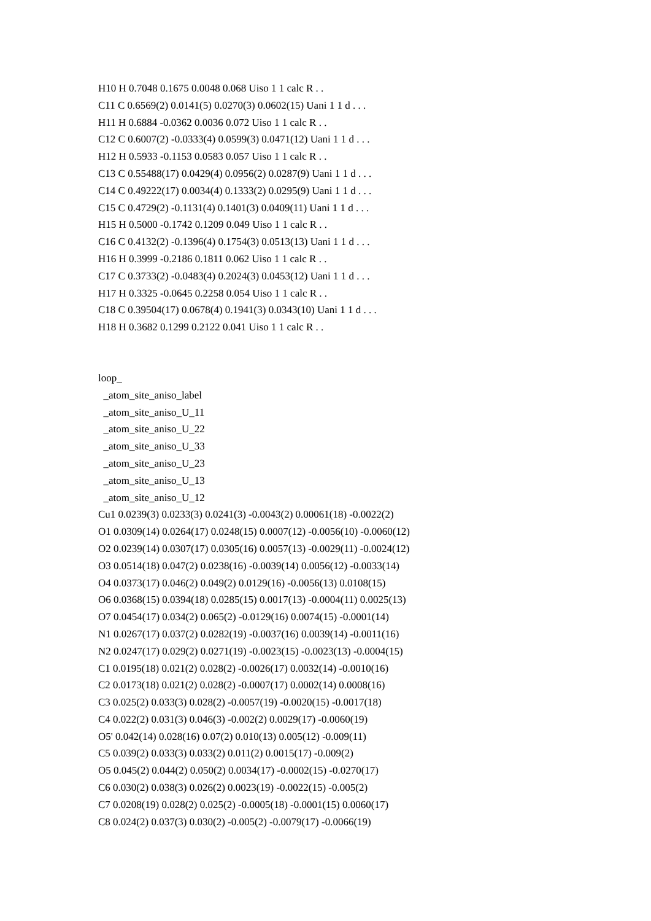H10 H 0.7048 0.1675 0.0048 0.068 Uiso 1 1 calc R . .
C11 C 0.6569(2) 0.0141(5) 0.0270(3) 0.0602(15) Uani 1 1 d . . .
H11 H 0.6884 -0.0362 0.0036 0.072 Uiso 1 1 calc R . .
C12 C 0.6007(2) -0.0333(4) 0.0599(3) 0.0471(12) Uani 1 1 d . . .
H12 H 0.5933 -0.1153 0.0583 0.057 Uiso 1 1 calc R . .
C13 C 0.55488(17) 0.0429(4) 0.0956(2) 0.0287(9) Uani 1 1 d . . .
C14 C 0.49222(17) 0.0034(4) 0.1333(2) 0.0295(9) Uani 1 1 d . . .
C15 C 0.4729(2) -0.1131(4) 0.1401(3) 0.0409(11) Uani 1 1 d . . .
H15 H 0.5000 -0.1742 0.1209 0.049 Uiso 1 1 calc R . .
C16 C 0.4132(2) -0.1396(4) 0.1754(3) 0.0513(13) Uani 1 1 d . . .
H16 H 0.3999 -0.2186 0.1811 0.062 Uiso 1 1 calc R . .
C17 C 0.3733(2) -0.0483(4) 0.2024(3) 0.0453(12) Uani 1 1 d . . .
H17 H 0.3325 -0.0645 0.2258 0.054 Uiso 1 1 calc R . .
C18 C 0.39504(17) 0.0678(4) 0.1941(3) 0.0343(10) Uani 1 1 d . . .
H18 H 0.3682 0.1299 0.2122 0.041 Uiso 1 1 calc R . .
loop_
_atom_site_aniso_label
_atom_site_aniso_U_11
_atom_site_aniso_U_22
_atom_site_aniso_U_33
_atom_site_aniso_U_23
_atom_site_aniso_U_13
_atom_site_aniso_U_12
Cu1 0.0239(3) 0.0233(3) 0.0241(3) -0.0043(2) 0.00061(18) -0.0022(2)
O1 0.0309(14) 0.0264(17) 0.0248(15) 0.0007(12) -0.0056(10) -0.0060(12)
O2 0.0239(14) 0.0307(17) 0.0305(16) 0.0057(13) -0.0029(11) -0.0024(12)
O3 0.0514(18) 0.047(2) 0.0238(16) -0.0039(14) 0.0056(12) -0.0033(14)
O4 0.0373(17) 0.046(2) 0.049(2) 0.0129(16) -0.0056(13) 0.0108(15)
O6 0.0368(15) 0.0394(18) 0.0285(15) 0.0017(13) -0.0004(11) 0.0025(13)
O7 0.0454(17) 0.034(2) 0.065(2) -0.0129(16) 0.0074(15) -0.0001(14)
N1 0.0267(17) 0.037(2) 0.0282(19) -0.0037(16) 0.0039(14) -0.0011(16)
N2 0.0247(17) 0.029(2) 0.0271(19) -0.0023(15) -0.0023(13) -0.0004(15)
C1 0.0195(18) 0.021(2) 0.028(2) -0.0026(17) 0.0032(14) -0.0010(16)
C2 0.0173(18) 0.021(2) 0.028(2) -0.0007(17) 0.0002(14) 0.0008(16)
C3 0.025(2) 0.033(3) 0.028(2) -0.0057(19) -0.0020(15) -0.0017(18)
C4 0.022(2) 0.031(3) 0.046(3) -0.002(2) 0.0029(17) -0.0060(19)
O5' 0.042(14) 0.028(16) 0.07(2) 0.010(13) 0.005(12) -0.009(11)
C5 0.039(2) 0.033(3) 0.033(2) 0.011(2) 0.0015(17) -0.009(2)
O5 0.045(2) 0.044(2) 0.050(2) 0.0034(17) -0.0002(15) -0.0270(17)
C6 0.030(2) 0.038(3) 0.026(2) 0.0023(19) -0.0022(15) -0.005(2)
C7 0.0208(19) 0.028(2) 0.025(2) -0.0005(18) -0.0001(15) 0.0060(17)
C8 0.024(2) 0.037(3) 0.030(2) -0.005(2) -0.0079(17) -0.0066(19)